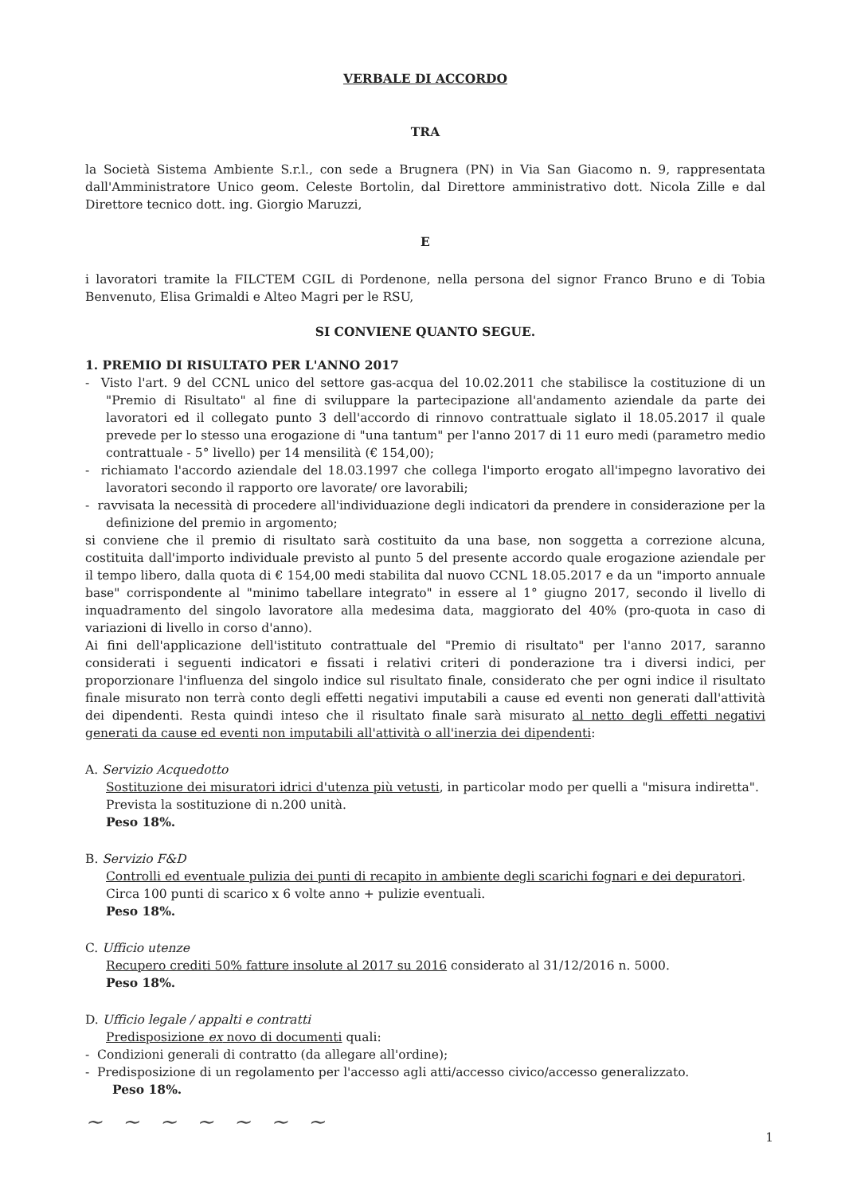VERBALE DI ACCORDO
TRA
la Società Sistema Ambiente S.r.l., con sede a Brugnera (PN) in Via San Giacomo n. 9, rappresentata dall'Amministratore Unico geom. Celeste Bortolin, dal Direttore amministrativo dott. Nicola Zille e dal Direttore tecnico dott. ing. Giorgio Maruzzi,
E
i lavoratori tramite la FILCTEM CGIL di Pordenone, nella persona del signor Franco Bruno e di Tobia Benvenuto, Elisa Grimaldi e Alteo Magri per le RSU,
SI CONVIENE QUANTO SEGUE.
1. PREMIO DI RISULTATO PER L'ANNO 2017
- Visto l'art. 9 del CCNL unico del settore gas-acqua del 10.02.2011 che stabilisce la costituzione di un "Premio di Risultato" al fine di sviluppare la partecipazione all'andamento aziendale da parte dei lavoratori ed il collegato punto 3 dell'accordo di rinnovo contrattuale siglato il 18.05.2017 il quale prevede per lo stesso una erogazione di "una tantum" per l'anno 2017 di 11 euro medi (parametro medio contrattuale - 5° livello) per 14 mensilità (€ 154,00);
- richiamato l'accordo aziendale del 18.03.1997 che collega l'importo erogato all'impegno lavorativo dei lavoratori secondo il rapporto ore lavorate/ ore lavorabili;
- ravvisata la necessità di procedere all'individuazione degli indicatori da prendere in considerazione per la definizione del premio in argomento;
si conviene che il premio di risultato sarà costituito da una base, non soggetta a correzione alcuna, costituita dall'importo individuale previsto al punto 5 del presente accordo quale erogazione aziendale per il tempo libero, dalla quota di € 154,00 medi stabilita dal nuovo CCNL 18.05.2017 e da un "importo annuale base" corrispondente al "minimo tabellare integrato" in essere al 1° giugno 2017, secondo il livello di inquadramento del singolo lavoratore alla medesima data, maggiorato del 40% (pro-quota in caso di variazioni di livello in corso d'anno).
Ai fini dell'applicazione dell'istituto contrattuale del "Premio di risultato" per l'anno 2017, saranno considerati i seguenti indicatori e fissati i relativi criteri di ponderazione tra i diversi indici, per proporzionare l'influenza del singolo indice sul risultato finale, considerato che per ogni indice il risultato finale misurato non terrà conto degli effetti negativi imputabili a cause ed eventi non generati dall'attività dei dipendenti. Resta quindi inteso che il risultato finale sarà misurato al netto degli effetti negativi generati da cause ed eventi non imputabili all'attività o all'inerzia dei dipendenti:
A. Servizio Acquedotto
Sostituzione dei misuratori idrici d'utenza più vetusti, in particolar modo per quelli a "misura indiretta".
Prevista la sostituzione di n.200 unità.
Peso 18%.
B. Servizio F&D
Controlli ed eventuale pulizia dei punti di recapito in ambiente degli scarichi fognari e dei depuratori.
Circa 100 punti di scarico x 6 volte anno + pulizie eventuali.
Peso 18%.
C. Ufficio utenze
Recupero crediti 50% fatture insolute al 2017 su 2016 considerato al 31/12/2016 n. 5000.
Peso 18%.
D. Ufficio legale / appalti e contratti
Predisposizione ex novo di documenti quali:
- Condizioni generali di contratto (da allegare all'ordine);
- Predisposizione di un regolamento per l'accesso agli atti/accesso civico/accesso generalizzato.
Peso 18%.
~ ~ ~ ~ ~ ~ ~
1